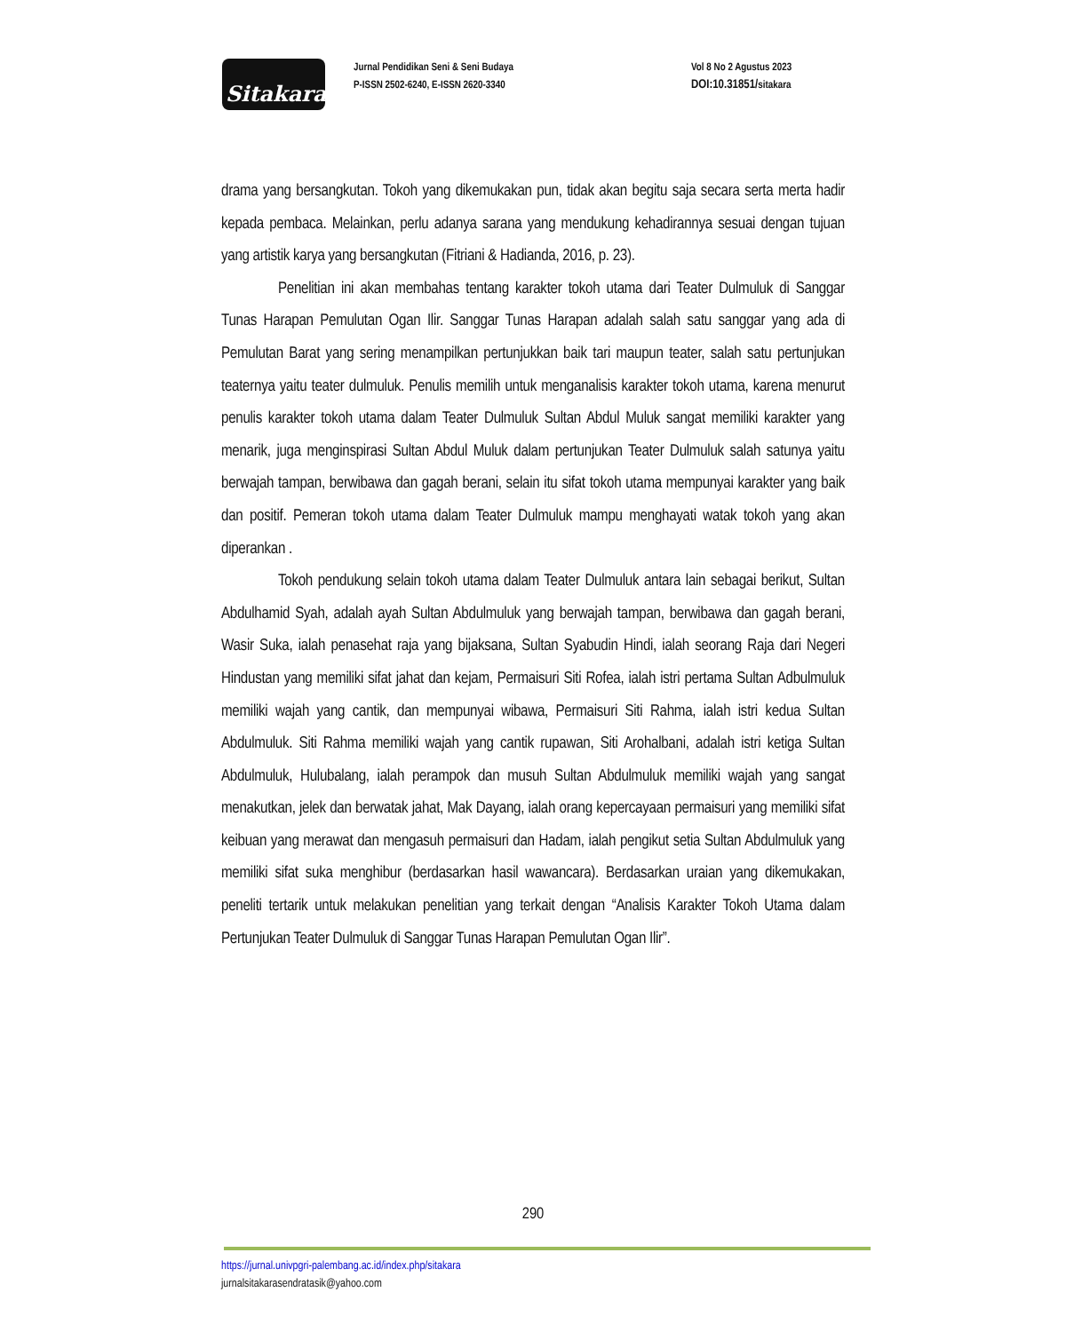Sitakara
Jurnal Pendidikan Seni & Seni Budaya
P-ISSN 2502-6240, E-ISSN 2620-3340
Vol 8 No 2 Agustus 2023
DOI:10.31851/sitakara
drama yang bersangkutan. Tokoh yang dikemukakan pun, tidak akan begitu saja secara serta merta hadir kepada pembaca. Melainkan, perlu adanya sarana yang mendukung kehadirannya sesuai dengan tujuan yang artistik karya yang bersangkutan (Fitriani & Hadianda, 2016, p. 23).
Penelitian ini akan membahas tentang karakter tokoh utama dari Teater Dulmuluk di Sanggar Tunas Harapan Pemulutan Ogan Ilir. Sanggar Tunas Harapan adalah salah satu sanggar yang ada di Pemulutan Barat yang sering menampilkan pertunjukkan baik tari maupun teater, salah satu pertunjukan teaternya yaitu teater dulmuluk. Penulis memilih untuk menganalisis karakter tokoh utama, karena menurut penulis karakter tokoh utama dalam Teater Dulmuluk Sultan Abdul Muluk sangat memiliki karakter yang menarik, juga menginspirasi Sultan Abdul Muluk dalam pertunjukan Teater Dulmuluk salah satunya yaitu berwajah tampan, berwibawa dan gagah berani, selain itu sifat tokoh utama mempunyai karakter yang baik dan positif. Pemeran tokoh utama dalam Teater Dulmuluk mampu menghayati watak tokoh yang akan diperankan .
Tokoh pendukung selain tokoh utama dalam Teater Dulmuluk antara lain sebagai berikut, Sultan Abdulhamid Syah, adalah ayah Sultan Abdulmuluk yang berwajah tampan, berwibawa dan gagah berani, Wasir Suka, ialah penasehat raja yang bijaksana, Sultan Syabudin Hindi, ialah seorang Raja dari Negeri Hindustan yang memiliki sifat jahat dan kejam, Permaisuri Siti Rofea, ialah istri pertama Sultan Adbulmuluk memiliki wajah yang cantik, dan mempunyai wibawa, Permaisuri Siti Rahma, ialah istri kedua Sultan Abdulmuluk. Siti Rahma memiliki wajah yang cantik rupawan, Siti Arohalbani, adalah istri ketiga Sultan Abdulmuluk, Hulubalang, ialah perampok dan musuh Sultan Abdulmuluk memiliki wajah yang sangat menakutkan, jelek dan berwatak jahat, Mak Dayang, ialah orang kepercayaan permaisuri yang memiliki sifat keibuan yang merawat dan mengasuh permaisuri dan Hadam, ialah pengikut setia Sultan Abdulmuluk yang memiliki sifat suka menghibur (berdasarkan hasil wawancara). Berdasarkan uraian yang dikemukakan, peneliti tertarik untuk melakukan penelitian yang terkait dengan “Analisis Karakter Tokoh Utama dalam Pertunjukan Teater Dulmuluk di Sanggar Tunas Harapan Pemulutan Ogan Ilir”.
290
https://jurnal.univpgri-palembang.ac.id/index.php/sitakara
jurnalsitakarasendratasik@yahoo.com